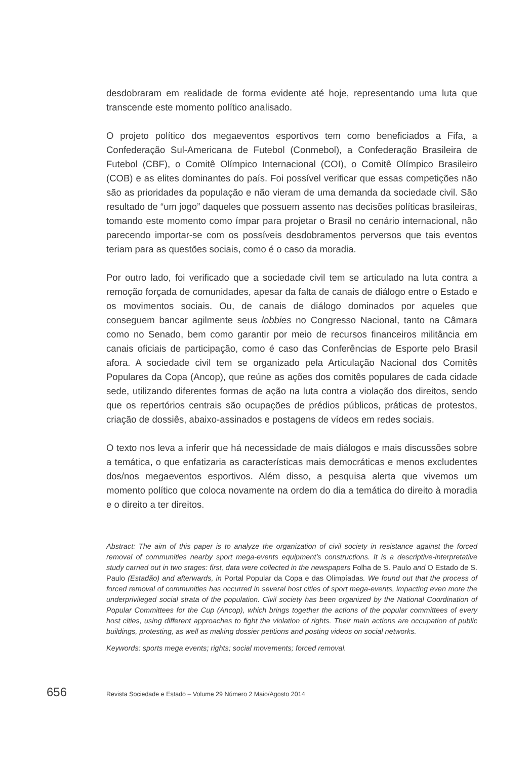desdobraram em realidade de forma evidente até hoje, representando uma luta que transcende este momento político analisado.
O projeto político dos megaeventos esportivos tem como beneficiados a Fifa, a Confederação Sul-Americana de Futebol (Conmebol), a Confederação Brasileira de Futebol (CBF), o Comitê Olímpico Internacional (COI), o Comitê Olímpico Brasileiro (COB) e as elites dominantes do país. Foi possível verificar que essas competições não são as prioridades da população e não vieram de uma demanda da sociedade civil. São resultado de “um jogo” daqueles que possuem assento nas decisões políticas brasileiras, tomando este momento como ímpar para projetar o Brasil no cenário internacional, não parecendo importar-se com os possíveis desdobramentos perversos que tais eventos teriam para as questões sociais, como é o caso da moradia.
Por outro lado, foi verificado que a sociedade civil tem se articulado na luta contra a remoção forçada de comunidades, apesar da falta de canais de diálogo entre o Estado e os movimentos sociais. Ou, de canais de diálogo dominados por aqueles que conseguem bancar agilmente seus lobbies no Congresso Nacional, tanto na Câmara como no Senado, bem como garantir por meio de recursos financeiros militância em canais oficiais de participação, como é caso das Conferências de Esporte pelo Brasil afora. A sociedade civil tem se organizado pela Articulação Nacional dos Comitês Populares da Copa (Ancop), que reúne as ações dos comitês populares de cada cidade sede, utilizando diferentes formas de ação na luta contra a violação dos direitos, sendo que os repertórios centrais são ocupações de prédios públicos, práticas de protestos, criação de dossiês, abaixo-assinados e postagens de vídeos em redes sociais.
O texto nos leva a inferir que há necessidade de mais diálogos e mais discussões sobre a temática, o que enfatizaria as características mais democráticas e menos excludentes dos/nos megaeventos esportivos. Além disso, a pesquisa alerta que vivemos um momento político que coloca novamente na ordem do dia a temática do direito à moradia e o direito a ter direitos.
Abstract: The aim of this paper is to analyze the organization of civil society in resistance against the forced removal of communities nearby sport mega-events equipment’s constructions. It is a descriptive-interpretative study carried out in two stages: first, data were collected in the newspapers Folha de S. Paulo and O Estado de S. Paulo (Estadão) and afterwards, in Portal Popular da Copa e das Olimpíadas. We found out that the process of forced removal of communities has occurred in several host cities of sport mega-events, impacting even more the underprivileged social strata of the population. Civil society has been organized by the National Coordination of Popular Committees for the Cup (Ancop), which brings together the actions of the popular committees of every host cities, using different approaches to fight the violation of rights. Their main actions are occupation of public buildings, protesting, as well as making dossier petitions and posting videos on social networks.
Keywords: sports mega events; rights; social movements; forced removal.
656
Revista Sociedade e Estado – Volume 29 Número 2 Maio/Agosto 2014